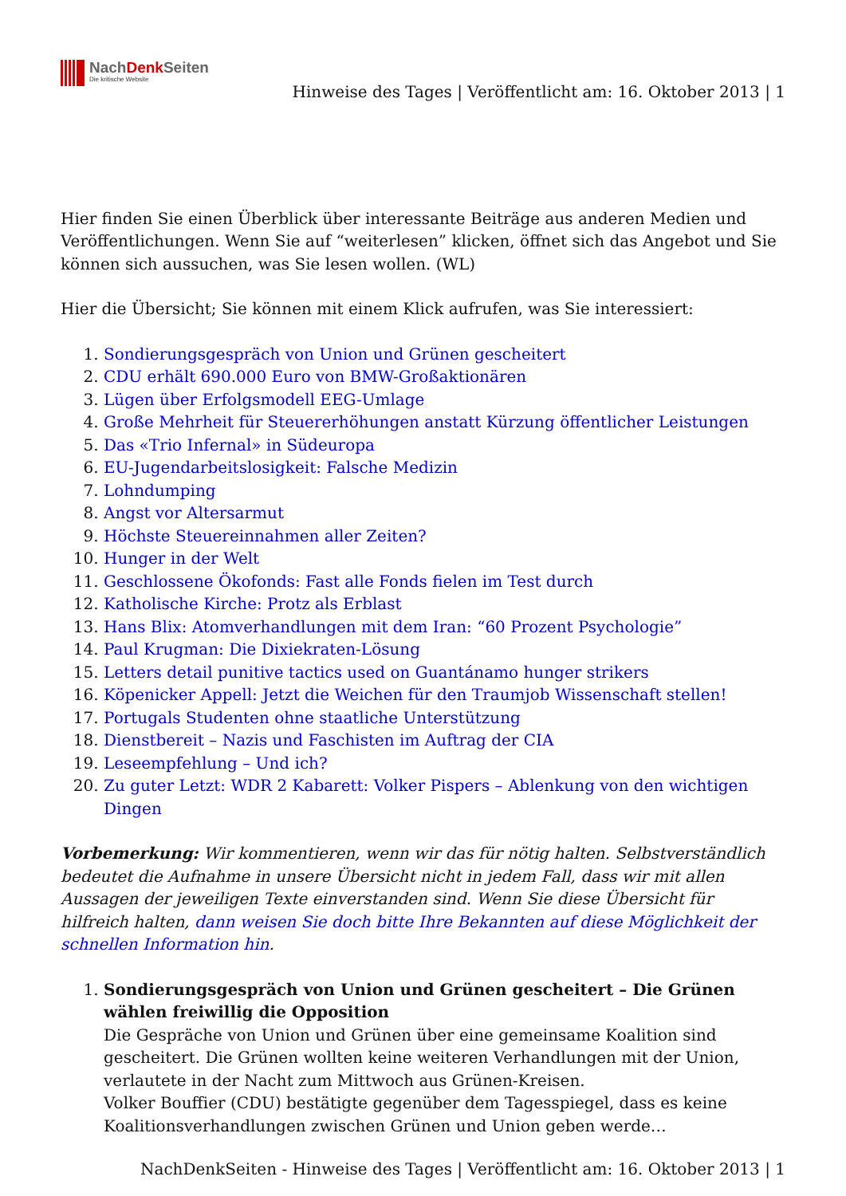NachDenk Seiten
Die kritische Website
Hinweise des Tages | Veröffentlicht am: 16. Oktober 2013 | 1
Hier finden Sie einen Überblick über interessante Beiträge aus anderen Medien und Veröffentlichungen. Wenn Sie auf “weiterlesen” klicken, öffnet sich das Angebot und Sie können sich aussuchen, was Sie lesen wollen. (WL)
Hier die Übersicht; Sie können mit einem Klick aufrufen, was Sie interessiert:
1. Sondierungsgespräch von Union und Grünen gescheitert
2. CDU erhält 690.000 Euro von BMW-Großaktionären
3. Lügen über Erfolgsmodell EEG-Umlage
4. Große Mehrheit für Steuererhöhungen anstatt Kürzung öffentlicher Leistungen
5. Das «Trio Infernal» in Südeuropa
6. EU-Jugendarbeitslosigkeit: Falsche Medizin
7. Lohndumping
8. Angst vor Altersarmut
9. Höchste Steuereinnahmen aller Zeiten?
10. Hunger in der Welt
11. Geschlossene Ökofonds: Fast alle Fonds fielen im Test durch
12. Katholische Kirche: Protz als Erblast
13. Hans Blix: Atomverhandlungen mit dem Iran: “60 Prozent Psychologie”
14. Paul Krugman: Die Dixiekraten-Lösung
15. Letters detail punitive tactics used on Guantánamo hunger strikers
16. Köpenicker Appell: Jetzt die Weichen für den Traumjob Wissenschaft stellen!
17. Portugals Studenten ohne staatliche Unterstützung
18. Dienstbereit – Nazis und Faschisten im Auftrag der CIA
19. Leseempfehlung – Und ich?
20. Zu guter Letzt: WDR 2 Kabarett: Volker Pispers – Ablenkung von den wichtigen Dingen
Vorbemerkung: Wir kommentieren, wenn wir das für nötig halten. Selbstverständlich bedeutet die Aufnahme in unsere Übersicht nicht in jedem Fall, dass wir mit allen Aussagen der jeweiligen Texte einverstanden sind. Wenn Sie diese Übersicht für hilfreich halten, dann weisen Sie doch bitte Ihre Bekannten auf diese Möglichkeit der schnellen Information hin.
1. Sondierungsgespräch von Union und Grünen gescheitert – Die Grünen wählen freiwillig die Opposition
Die Gespräche von Union und Grünen über eine gemeinsame Koalition sind gescheitert. Die Grünen wollten keine weiteren Verhandlungen mit der Union, verlautete in der Nacht zum Mittwoch aus Grünen-Kreisen.
Volker Bouffier (CDU) bestätigte gegenüber dem Tagesspiegel, dass es keine Koalitionsverhandlungen zwischen Grünen und Union geben werde…
NachDenkSeiten - Hinweise des Tages | Veröffentlicht am: 16. Oktober 2013 | 1